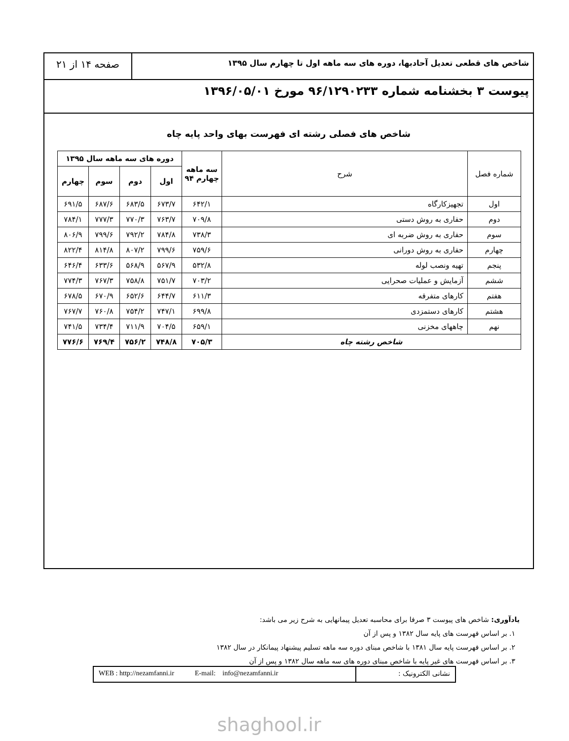شاخص های قطعی تعدیل آحادبها، دوره های سه ماهه اول تا چهارم سال ۱۳۹۵
صفحه ۱۴ از ۲۱
پیوست ۳ بخشنامه شماره ۹۶/۱۲۹۰۲۳۳ مورخ ۱۳۹۶/۰۵/۰۱
شاخص های فصلی رشته ای فهرست بهای واحد پایه چاه
| شماره فصل | شرح | سه ماهه چهارم ۹۴ | دوره های سه ماهه سال ۱۳۹۵ | | | |
| --- | --- | --- | --- | --- | --- | --- |
| | | | اول | دوم | سوم | چهارم |
| اول | تجهیزکارگاه | ۶۴۲/۱ | ۶۷۳/۷ | ۶۸۳/۵ | ۶۸۷/۶ | ۶۹۱/۵ |
| دوم | حفاری به روش دستی | ۷۰۹/۸ | ۷۶۳/۷ | ۷۷۰/۳ | ۷۷۷/۳ | ۷۸۴/۱ |
| سوم | حفاری به روش ضربه ای | ۷۳۸/۳ | ۷۸۴/۸ | ۷۹۲/۲ | ۷۹۹/۶ | ۸۰۶/۹ |
| چهارم | حفاری به روش دورانی | ۷۵۹/۶ | ۷۹۹/۶ | ۸۰۷/۲ | ۸۱۴/۸ | ۸۲۲/۴ |
| پنجم | تهیه ونصب لوله | ۵۳۲/۸ | ۵۶۷/۹ | ۵۶۸/۹ | ۶۳۳/۶ | ۶۴۶/۴ |
| ششم | آزمایش و عملیات صحرایی | ۷۰۳/۲ | ۷۵۱/۷ | ۷۵۸/۸ | ۷۶۷/۳ | ۷۷۴/۳ |
| هفتم | کارهای متفرقه | ۶۱۱/۳ | ۶۴۴/۷ | ۶۵۲/۶ | ۶۷۰/۹ | ۶۷۸/۵ |
| هشتم | کارهای دستمزدی | ۶۹۹/۸ | ۷۴۷/۱ | ۷۵۴/۲ | ۷۶۰/۸ | ۷۶۷/۷ |
| نهم | چاههای مخزنی | ۶۵۹/۱ | ۷۰۴/۵ | ۷۱۱/۹ | ۷۳۴/۴ | ۷۴۱/۵ |
| شاخص رشته چاه | | ۷۰۵/۳ | ۷۴۸/۸ | ۷۵۶/۲ | ۷۶۹/۴ | ۷۷۶/۶ |
یادآوری: شاخص های پیوست ۳ صرفا برای محاسبه تعدیل پیمانهایی به شرح زیر می باشد:
۱. بر اساس فهرست های پایه سال ۱۳۸۲ و پس از آن
۲. بر اساس فهرست پایه سال ۱۳۸۱ با شاخص مبنای دوره سه ماهه تسلیم پیشنهاد پیمانکار در سال ۱۳۸۲
۳. بر اساس فهرست های غیر پایه با شاخص مبنای دوره های سه ماهه سال ۱۳۸۲ و پس از آن
نشانی الکترونیک : WEB : http://nezamfanni.ir E-mail: info@nezamfanni.ir
shaghool.ir